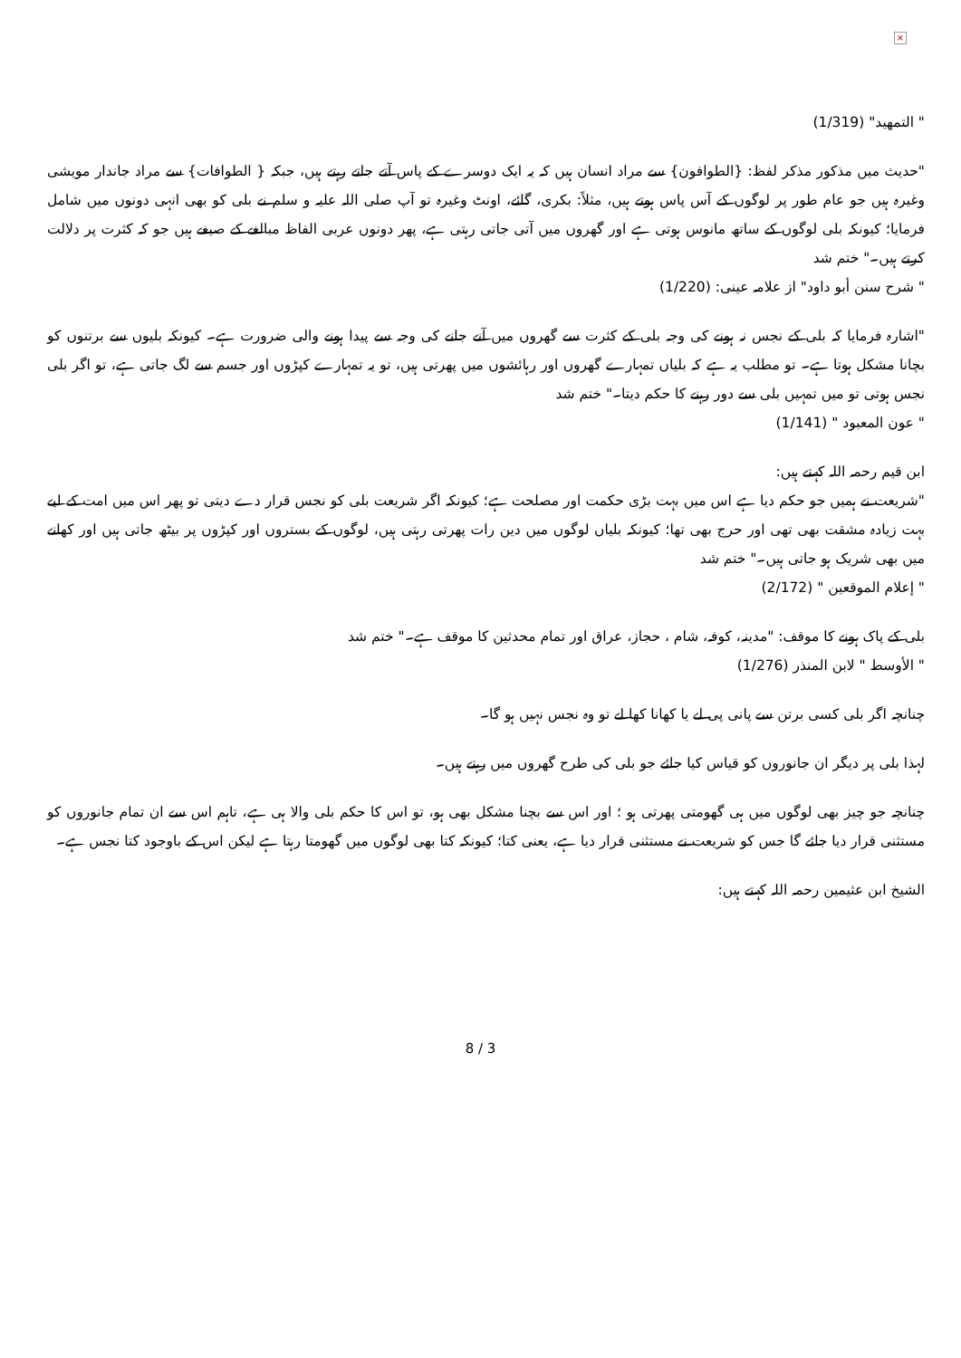×
" التمهيد" (1/319)
"حدیث میں مذکور مذکر لفظ: {الطوافون} سے مراد انسان ہیں کہ یہ ایک دوسرے کے پاس آتے جاتے رہتے ہیں، جبکہ { الطوافات} سے مراد جاندار مویشی وغیرہ ہیں جو عام طور پر لوگوں کے آس پاس ہوتے ہیں، مثلاً: بکری، گائے، اونٹ وغیرہ تو آپ صلی اللہ علیہ و سلم نے بلی کو بھی انہی دونوں میں شامل فرمایا؛ کیونکہ بلی لوگوں کے ساتھ مانوس ہوتی ہے اور گھروں میں آتی جاتی رہتی ہے، پھر دونوں عربی الفاظ مبالغے کے صیغے ہیں جو کہ کثرت پر دلالت کرتے ہیں۔" ختم شد
" شرح سنن أبو داود" از علامہ عینی: (1/220)
"اشارہ فرمایا کہ بلی کے نجس نہ ہونے کی وجہ بلی کے کثرت سے گھروں میں آنے جانے کی وجہ سے پیدا ہونے والی ضرورت ہے۔ کیونکہ بلیوں سے برتنوں کو بچانا مشکل ہوتا ہے۔ تو مطلب یہ ہے کہ بلیاں تمہارے گھروں اور رہائشوں میں پھرتی ہیں، تو یہ تمہارے کپڑوں اور جسم سے لگ جاتی ہے، تو اگر بلی نجس ہوتی تو میں تمہیں بلی سے دور رہنے کا حکم دیتا۔" ختم شد
" عون المعبود " (1/141)
ابن قیم رحمہ اللہ کہتے ہیں:
"شریعت نے ہمیں جو حکم دیا ہے اس میں بہت بڑی حکمت اور مصلحت ہے؛ کیونکہ اگر شریعت بلی کو نجس قرار دے دیتی تو پھر اس میں امت کے لیے بہت زیادہ مشقت بھی تھی اور حرج بھی تھا؛ کیونکہ بلیاں لوگوں میں دین رات پھرتی رہتی ہیں، لوگوں کے بستروں اور کپڑوں پر بیٹھ جاتی ہیں اور کھانے میں بھی شریک ہو جاتی ہیں۔" ختم شد
" إعلام الموقعين " (2/172)
بلی کے پاک ہونے کا موقف: "مدینہ، کوفہ، شام ، حجاز، عراق اور تمام محدثین کا موقف ہے۔" ختم شد
" الأوسط " لابن المنذر (1/276)
چنانچہ اگر بلی کسی برتن سے پانی پی لے یا کھانا کھا لے تو وہ نجس نہیں ہو گا۔
لہذا بلی پر دیگر ان جانوروں کو قیاس کیا جائے جو بلی کی طرح گھروں میں رہتے ہیں۔
چنانچہ جو چیز بھی لوگوں میں ہی گھومتی پھرتی ہو ؛ اور اس سے بچنا مشکل بھی ہو، تو اس کا حکم بلی والا ہی ہے، تاہم اس سے ان تمام جانوروں کو مستثنی قرار دیا جائے گا جس کو شریعت نے مستثنی قرار دیا ہے، یعنی کتا؛ کیونکہ کتا بھی لوگوں میں گھومتا رہتا ہے لیکن اس کے باوجود کتا نجس ہے۔
الشیخ ابن عثیمین رحمہ اللہ کہتے ہیں:
8 / 3